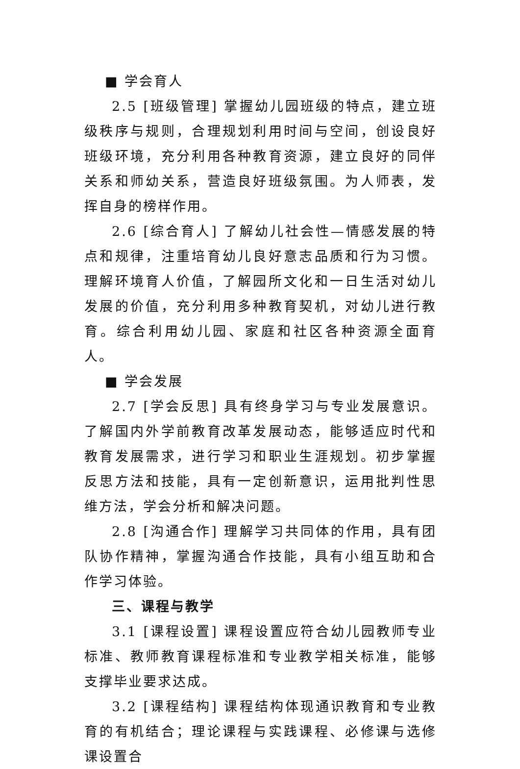■ 学会育人
2.5 [班级管理] 掌握幼儿园班级的特点，建立班级秩序与规则，合理规划利用时间与空间，创设良好班级环境，充分利用各种教育资源，建立良好的同伴关系和师幼关系，营造良好班级氛围。为人师表，发挥自身的榜样作用。
2.6 [综合育人] 了解幼儿社会性—情感发展的特点和规律，注重培育幼儿良好意志品质和行为习惯。理解环境育人价值，了解园所文化和一日生活对幼儿发展的价值，充分利用多种教育契机，对幼儿进行教育。综合利用幼儿园、家庭和社区各种资源全面育人。
■ 学会发展
2.7 [学会反思] 具有终身学习与专业发展意识。了解国内外学前教育改革发展动态，能够适应时代和教育发展需求，进行学习和职业生涯规划。初步掌握反思方法和技能，具有一定创新意识，运用批判性思维方法，学会分析和解决问题。
2.8 [沟通合作] 理解学习共同体的作用，具有团队协作精神，掌握沟通合作技能，具有小组互助和合作学习体验。
三、课程与教学
3.1 [课程设置] 课程设置应符合幼儿园教师专业标准、教师教育课程标准和专业教学相关标准，能够支撑毕业要求达成。
3.2 [课程结构] 课程结构体现通识教育和专业教育的有机结合；理论课程与实践课程、必修课与选修课设置合